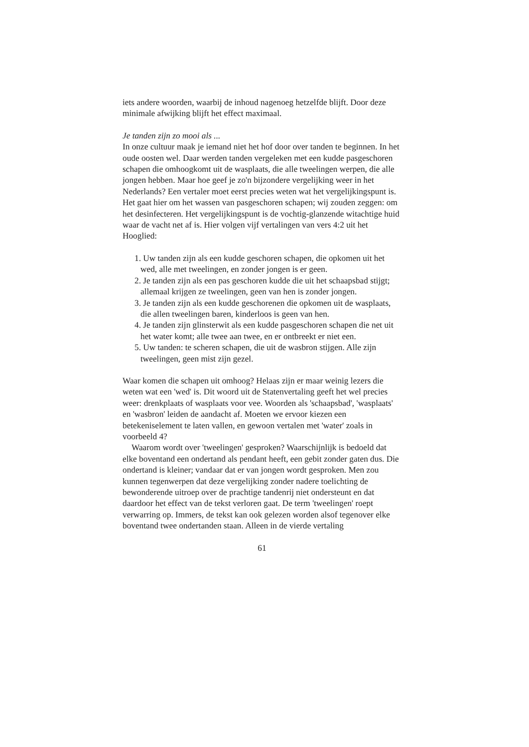iets andere woorden, waarbij de inhoud nagenoeg hetzelfde blijft. Door deze minimale afwijking blijft het effect maximaal.
Je tanden zijn zo mooi als ...
In onze cultuur maak je iemand niet het hof door over tanden te beginnen. In het oude oosten wel. Daar werden tanden vergeleken met een kudde pasgeschoren schapen die omhoogkomt uit de wasplaats, die alle tweelingen werpen, die alle jongen hebben. Maar hoe geef je zo'n bijzondere vergelijking weer in het Nederlands? Een vertaler moet eerst precies weten wat het vergelijkingspunt is. Het gaat hier om het wassen van pasgeschoren schapen; wij zouden zeggen: om het desinfecteren. Het vergelijkingspunt is de vochtig-glanzende witachtige huid waar de vacht net af is. Hier volgen vijf vertalingen van vers 4:2 uit het Hooglied:
1. Uw tanden zijn als een kudde geschoren schapen, die opkomen uit het wed, alle met tweelingen, en zonder jongen is er geen.
2. Je tanden zijn als een pas geschoren kudde die uit het schaapsbad stijgt; allemaal krijgen ze tweelingen, geen van hen is zonder jongen.
3. Je tanden zijn als een kudde geschorenen die opkomen uit de wasplaats, die allen tweelingen baren, kinderloos is geen van hen.
4. Je tanden zijn glinsterwit als een kudde pasgeschoren schapen die net uit het water komt; alle twee aan twee, en er ontbreekt er niet een.
5. Uw tanden: te scheren schapen, die uit de wasbron stijgen. Alle zijn tweelingen, geen mist zijn gezel.
Waar komen die schapen uit omhoog? Helaas zijn er maar weinig lezers die weten wat een 'wed' is. Dit woord uit de Statenvertaling geeft het wel precies weer: drenkplaats of wasplaats voor vee. Woorden als 'schaapsbad', 'wasplaats' en 'wasbron' leiden de aandacht af. Moeten we ervoor kiezen een betekeniselement te laten vallen, en gewoon vertalen met 'water' zoals in voorbeeld 4?
Waarom wordt over 'tweelingen' gesproken? Waarschijnlijk is bedoeld dat elke boventand een ondertand als pendant heeft, een gebit zonder gaten dus. Die ondertand is kleiner; vandaar dat er van jongen wordt gesproken. Men zou kunnen tegenwerpen dat deze vergelijking zonder nadere toelichting de bewonderende uitroep over de prachtige tandenrij niet ondersteunt en dat daardoor het effect van de tekst verloren gaat. De term 'tweelingen' roept verwarring op. Immers, de tekst kan ook gelezen worden alsof tegenover elke boventand twee ondertanden staan. Alleen in de vierde vertaling
61